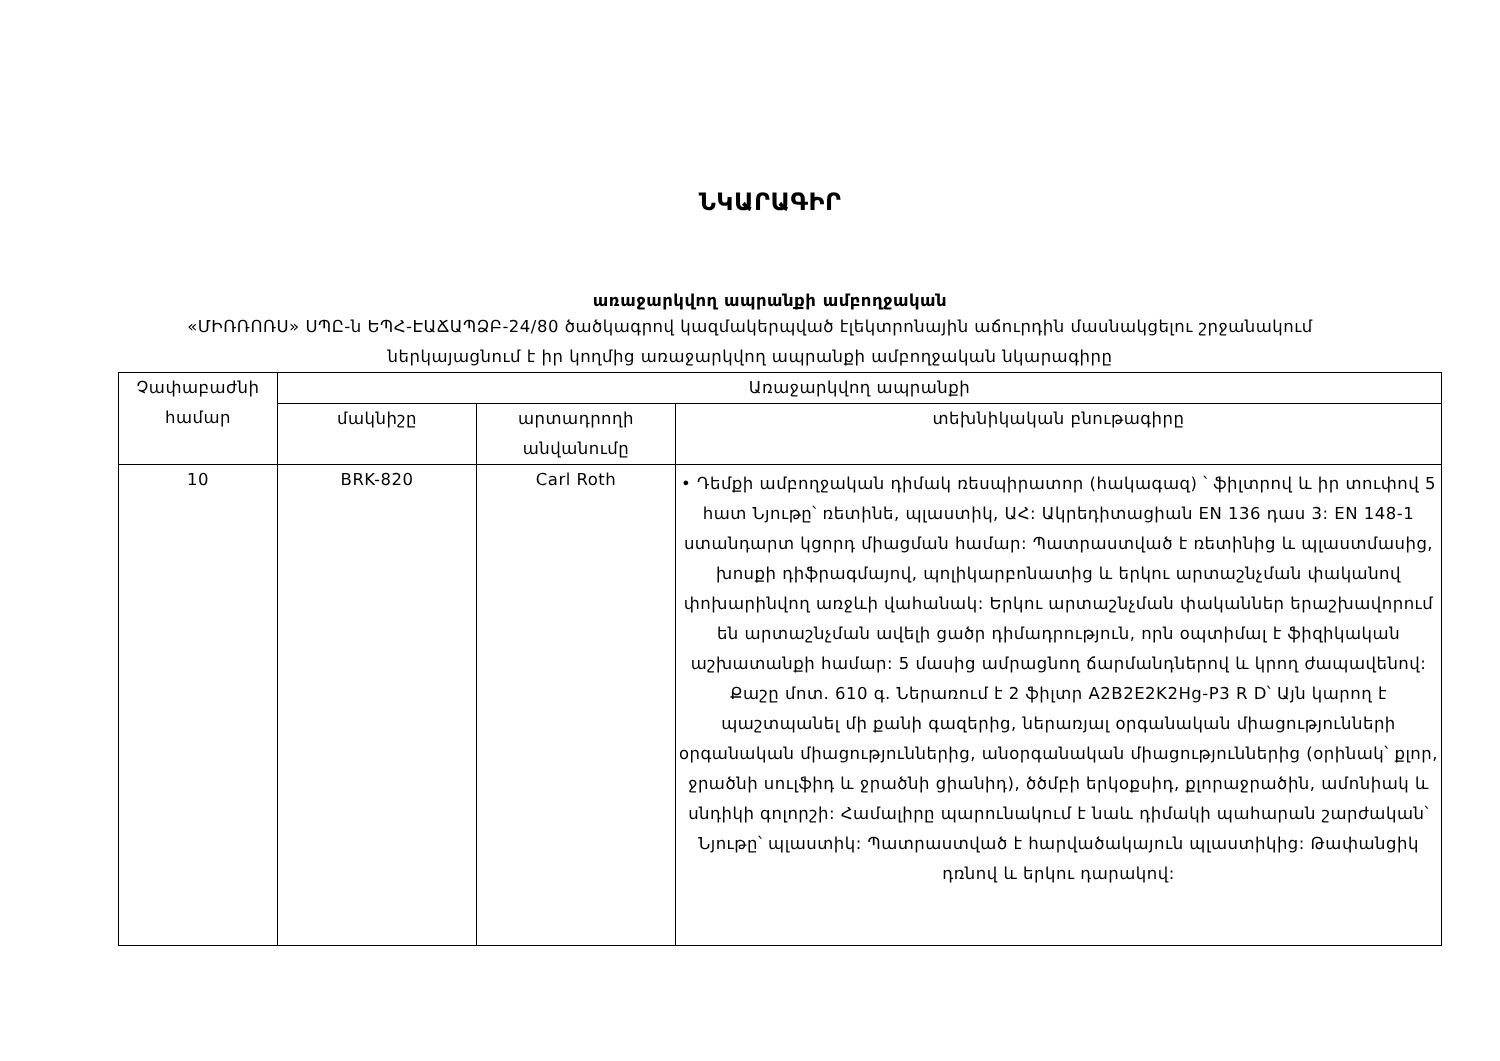ՆԿԱՐԱԳԻՐ
առաջարկվող ապրանքի ամբողջական
«ՄԻՌՌՈՌՍ» ՍՊԸ-ն ԵՊՀ-ԷԱՃԱՊՁԲ-24/80 ծածկագրով կազմակերպված էլեկտրոնային աճուրդին մասնակցելու շրջանակում
ներկայացնում է իր կողմից առաջարկվող ապրանքի ամբողջական նկարագիրը
| Չափաբաժնի համար | Առաջարկվող ապրանքի | | |
| --- | --- | --- | --- |
| | մակնիշը | արտադրողի անվանումը | տեխնիկական բնութագիրը |
| 10 | BRK-820 | Carl Roth | • Դեմքի ամբողջական դիմակ ռեսպիրատոր (հակագազ) ՝ ֆիլտրով և իր տուփով 5 հատ Նյութը՝ ռետինե, պլաստիկ, ԱՀ: Ակրեդիտացիան EN 136 դաս 3: EN 148-1 ստանդարտ կցորդ միացման համար: Պատրաստված է ռետինից և պլաստմասից, խոսքի դիֆրագմայով, պոլիկարբոնատից և երկու արտաշնչման փականով փոխարինվող առջևի վահանակ: Երկու արտաշնչման փականներ երաշխավորում են արտաշնչման ավելի ցածր դիմադրություն, որն օպտիմալ է ֆիզիկական աշխատանքի համար: 5 մասից ամրացնող ճարմանդներով և կրող ժապավենով: Քաշը մոտ. 610 գ. Ներառում է 2 ֆիլտր A2B2E2K2Hg-P3 R D՝ Այն կարող է պաշտպանել մի քանի գազերից, ներառյալ օրգանական միացությունների օրգանական միացություններից, անօրգանական միացություններից (օրինակ՝ քլոր, ջրածնի սուլֆիդ և ջրածնի ցիանիդ), ծծմբի երկօքսիդ, քլորաջրածին, ամոնիակ և սնդիկի գոլորշի: Համալիրը պարունակում է նաև դիմակի պահարան շարժական՝ Նյութը՝ պլաստիկ: Պատրաստված է հարվածակայուն պլաստիկից: Թափանցիկ դռնով և երկու դարակով: |